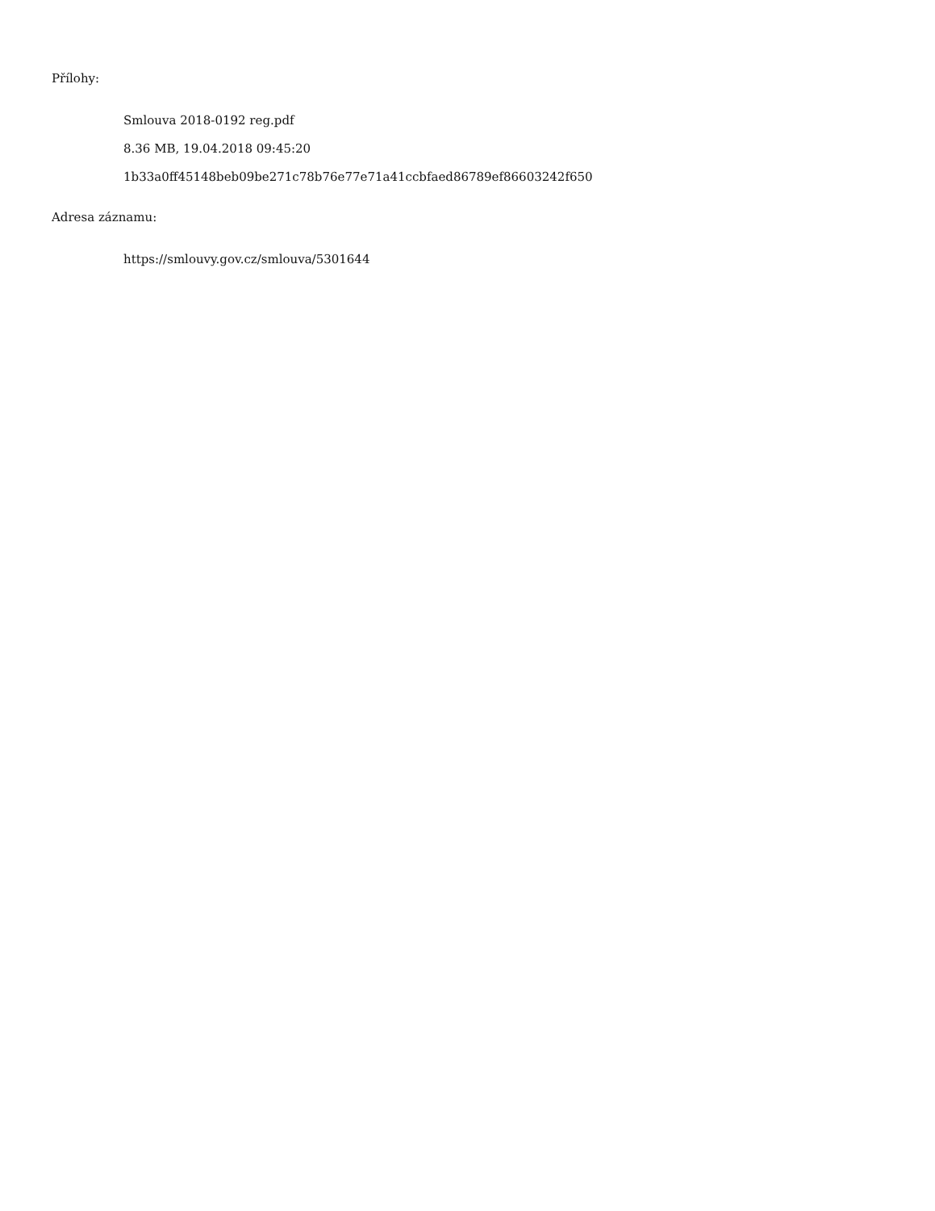Přílohy:
Smlouva 2018-0192 reg.pdf
8.36 MB, 19.04.2018 09:45:20
1b33a0ff45148beb09be271c78b76e77e71a41ccbfaed86789ef86603242f650
Adresa záznamu:
https://smlouvy.gov.cz/smlouva/5301644